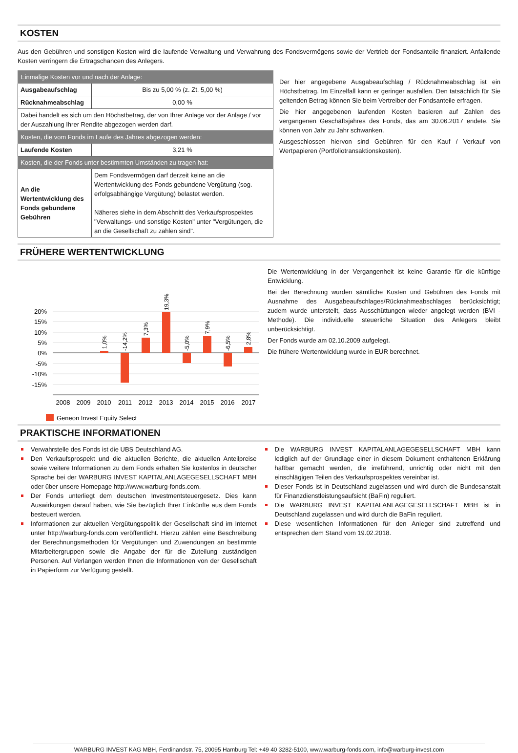KOSTEN
Aus den Gebühren und sonstigen Kosten wird die laufende Verwaltung und Verwahrung des Fondsvermögens sowie der Vertrieb der Fondsanteile finanziert. Anfallende Kosten verringern die Ertragschancen des Anlegers.
| Einmalige Kosten vor und nach der Anlage: | |
| Ausgabeaufschlag | Bis zu 5,00 % (z. Zt. 5,00 %) |
| Rücknahmeabschlag | 0,00 % |
| Dabei handelt es sich um den Höchstbetrag, der von Ihrer Anlage vor der Anlage / vor der Auszahlung Ihrer Rendite abgezogen werden darf. | |
| Kosten, die vom Fonds im Laufe des Jahres abgezogen werden: | |
| Laufende Kosten | 3,21 % |
| Kosten, die der Fonds unter bestimmten Umständen zu tragen hat: | |
| An die Wertentwicklung des Fonds gebundene Gebühren | Dem Fondsvermögen darf derzeit keine an die Wertentwicklung des Fonds gebundene Vergütung (sog. erfolgsabhängige Vergütung) belastet werden. Näheres siehe in dem Abschnitt des Verkaufsprospektes "Verwaltungs- und sonstige Kosten" unter "Vergütungen, die an die Gesellschaft zu zahlen sind". |
Der hier angegebene Ausgabeaufschlag / Rücknahmeabschlag ist ein Höchstbetrag. Im Einzelfall kann er geringer ausfallen. Den tatsächlich für Sie geltenden Betrag können Sie beim Vertreiber der Fondsanteile erfragen.
Die hier angegebenen laufenden Kosten basieren auf Zahlen des vergangenen Geschäftsjahres des Fonds, das am 30.06.2017 endete. Sie können von Jahr zu Jahr schwanken.
Ausgeschlossen hiervon sind Gebühren für den Kauf / Verkauf von Wertpapieren (Portfoliotransaktionskosten).
FRÜHERE WERTENTWICKLUNG
20%
15%
10%
5%
0%
-5%
-10%
-15%
1,0%
-14,2%
7,3%
19,3%
-5,0%
7,9%
-6,5%
2,8%
2008
2009
2010
2011
2012
2013
2014
2015
2016
2017
Geneon Invest Equity Select
Die Wertentwicklung in der Vergangenheit ist keine Garantie für die künftige Entwicklung.
Bei der Berechnung wurden sämtliche Kosten und Gebühren des Fonds mit Ausnahme des Ausgabeaufschlages/Rücknahmeabschlages berücksichtigt; zudem wurde unterstellt, dass Ausschüttungen wieder angelegt werden (BVI - Methode). Die individuelle steuerliche Situation des Anlegers bleibt unberücksichtigt.
Der Fonds wurde am 02.10.2009 aufgelegt.
Die frühere Wertentwicklung wurde in EUR berechnet.
PRAKTISCHE INFORMATIONEN
Verwahrstelle des Fonds ist die UBS Deutschland AG.
Den Verkaufsprospekt und die aktuellen Berichte, die aktuellen Anteilpreise sowie weitere Informationen zu dem Fonds erhalten Sie kostenlos in deutscher Sprache bei der WARBURG INVEST KAPITALANLAGEGESELLSCHAFT MBH oder über unsere Homepage http://www.warburg-fonds.com.
Der Fonds unterliegt dem deutschen Investmentsteuergesetz. Dies kann Auswirkungen darauf haben, wie Sie bezüglich Ihrer Einkünfte aus dem Fonds besteuert werden.
Informationen zur aktuellen Vergütungspolitik der Gesellschaft sind im Internet unter http://warburg-fonds.com veröffentlicht. Hierzu zählen eine Beschreibung der Berechnungsmethoden für Vergütungen und Zuwendungen an bestimmte Mitarbeitergruppen sowie die Angabe der für die Zuteilung zuständigen Personen. Auf Verlangen werden Ihnen die Informationen von der Gesellschaft in Papierform zur Verfügung gestellt.
Die WARBURG INVEST KAPITALANLAGEGESELLSCHAFT MBH kann lediglich auf der Grundlage einer in diesem Dokument enthaltenen Erklärung haftbar gemacht werden, die irreführend, unrichtig oder nicht mit den einschlägigen Teilen des Verkaufsprospektes vereinbar ist.
Dieser Fonds ist in Deutschland zugelassen und wird durch die Bundesanstalt für Finanzdienstleistungsaufsicht (BaFin) reguliert.
Die WARBURG INVEST KAPITALANLAGEGESELLSCHAFT MBH ist in Deutschland zugelassen und wird durch die BaFin reguliert.
Diese wesentlichen Informationen für den Anleger sind zutreffend und entsprechen dem Stand vom 19.02.2018.
WARBURG INVEST KAG MBH, Ferdinandstr. 75, 20095 Hamburg Tel: +49 40 3282-5100, www.warburg-fonds.com, info@warburg-invest.com